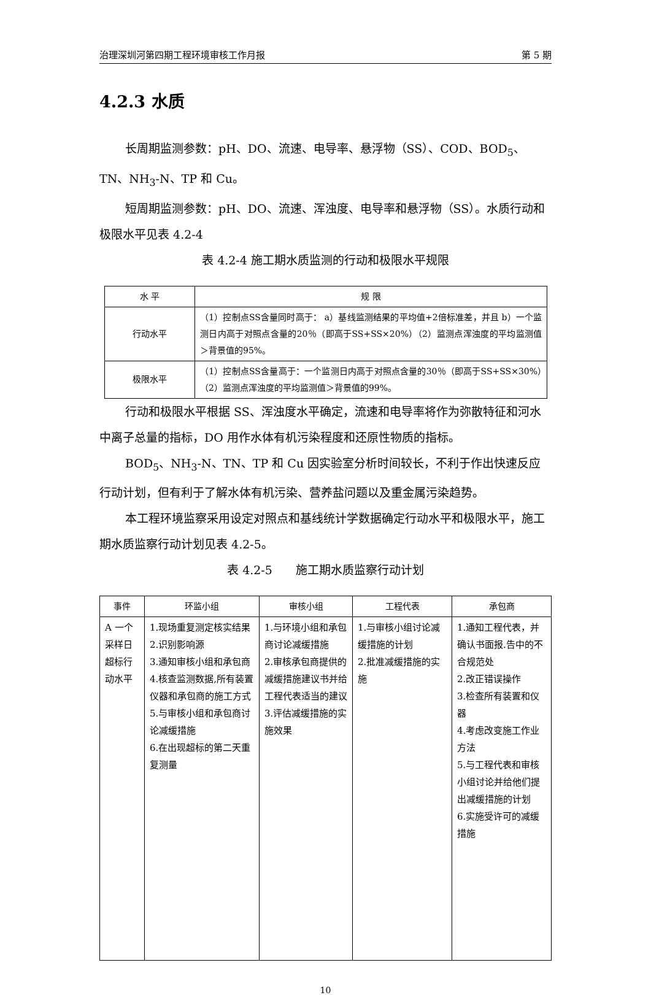治理深圳河第四期工程环境审核工作月报 第 5 期
4.2.3 水质
长周期监测参数：pH、DO、流速、电导率、悬浮物（SS）、COD、BOD<sub>5</sub>、TN、NH<sub>3</sub>-N、TP 和 Cu。
短周期监测参数：pH、DO、流速、浑浊度、电导率和悬浮物（SS）。水质行动和极限水平见表 4.2-4
表 4.2-4 施工期水质监测的行动和极限水平规限
| 水 平 | 规 限 |
| --- | --- |
| 行动水平 | （1）控制点SS含量同时高于： a）基线监测结果的平均值+2倍标准差，并且 b）一个监测日内高于对照点含量的20％（即高于SS+SS×20%）（2）监测点浑浊度的平均监测值＞背景值的95%。 |
| 极限水平 | （1）控制点SS含量高于：一个监测日内高于对照点含量的30％（即高于SS+SS×30%）（2）监测点浑浊度的平均监测值＞背景值的99%。 |
行动和极限水平根据 SS、浑浊度水平确定，流速和电导率将作为弥散特征和河水中离子总量的指标，DO 用作水体有机污染程度和还原性物质的指标。
BOD<sub>5</sub>、NH<sub>3</sub>-N、TN、TP 和 Cu 因实验室分析时间较长，不利于作出快速反应行动计划，但有利于了解水体有机污染、营养盐问题以及重金属污染趋势。
本工程环境监察采用设定对照点和基线统计学数据确定行动水平和极限水平，施工期水质监察行动计划见表 4.2-5。
表 4.2-5　　施工期水质监察行动计划
| 事件 | 环监小组 | 审核小组 | 工程代表 | 承包商 |
| --- | --- | --- | --- | --- |
| A 一个采样日超标行动水平 | 1.现场重复测定核实结果 2.识别影响源 3.通知审核小组和承包商 4.核查监测数据,所有装置仪器和承包商的施工方式 5.与审核小组和承包商讨论减缓措施 6.在出现超标的第二天重复测量 | 1.与环境小组和承包商讨论减缓措施 2.审核承包商提供的减缓措施建议书并给工程代表适当的建议 3.评估减缓措施的实施效果 | 1.与审核小组讨论减缓措施的计划 2.批准减缓措施的实施 | 1.通知工程代表，并确认书面报.告中的不合规范处 2.改正错误操作 3.检查所有装置和仪器 4.考虑改变施工作业方法 5.与工程代表和审核小组讨论并给他们提出减缓措施的计划 6.实施受许可的减缓措施 |
10